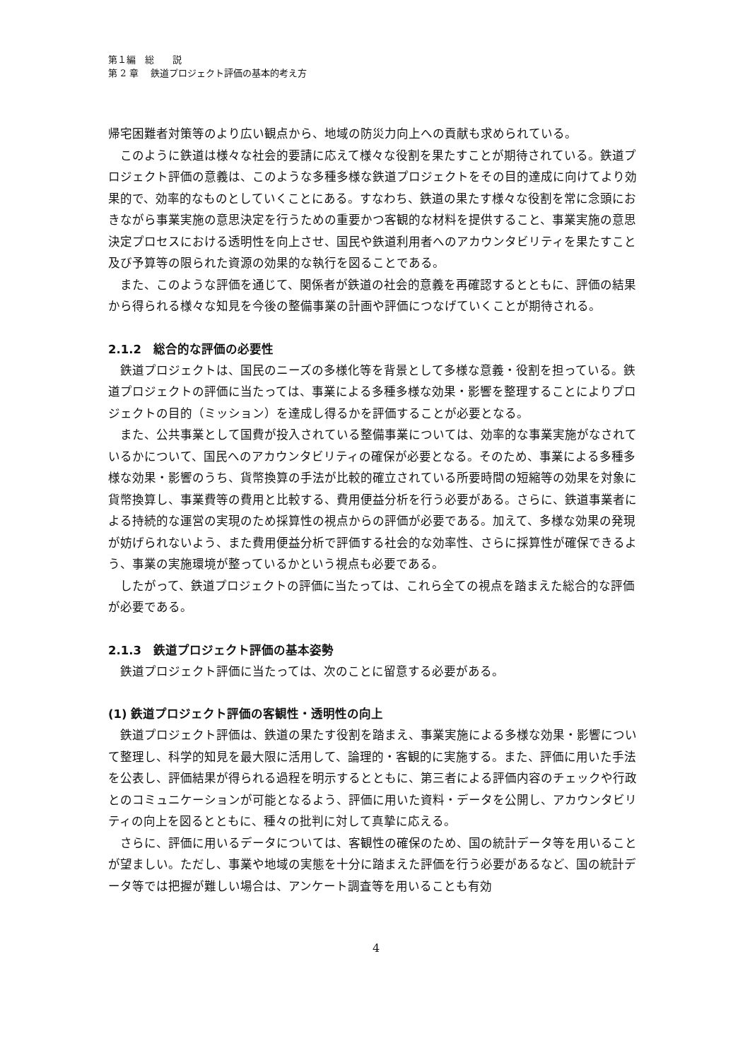第１編　総　　説
第 2 章　 鉄道プロジェクト評価の基本的考え方
帰宅困難者対策等のより広い観点から、地域の防災力向上への貢献も求められている。
このように鉄道は様々な社会的要請に応えて様々な役割を果たすことが期待されている。鉄道プロジェクト評価の意義は、このような多種多様な鉄道プロジェクトをその目的達成に向けてより効果的で、効率的なものとしていくことにある。すなわち、鉄道の果たす様々な役割を常に念頭におきながら事業実施の意思決定を行うための重要かつ客観的な材料を提供すること、事業実施の意思決定プロセスにおける透明性を向上させ、国民や鉄道利用者へのアカウンタビリティを果たすこと及び予算等の限られた資源の効果的な執行を図ることである。
また、このような評価を通じて、関係者が鉄道の社会的意義を再確認するとともに、評価の結果から得られる様々な知見を今後の整備事業の計画や評価につなげていくことが期待される。
2.1.2　総合的な評価の必要性
鉄道プロジェクトは、国民のニーズの多様化等を背景として多様な意義・役割を担っている。鉄道プロジェクトの評価に当たっては、事業による多種多様な効果・影響を整理することによりプロジェクトの目的（ミッション）を達成し得るかを評価することが必要となる。
また、公共事業として国費が投入されている整備事業については、効率的な事業実施がなされているかについて、国民へのアカウンタビリティの確保が必要となる。そのため、事業による多種多様な効果・影響のうち、貨幣換算の手法が比較的確立されている所要時間の短縮等の効果を対象に貨幣換算し、事業費等の費用と比較する、費用便益分析を行う必要がある。さらに、鉄道事業者による持続的な運営の実現のため採算性の視点からの評価が必要である。加えて、多様な効果の発現が妨げられないよう、また費用便益分析で評価する社会的な効率性、さらに採算性が確保できるよう、事業の実施環境が整っているかという視点も必要である。
したがって、鉄道プロジェクトの評価に当たっては、これら全ての視点を踏まえた総合的な評価が必要である。
2.1.3　鉄道プロジェクト評価の基本姿勢
鉄道プロジェクト評価に当たっては、次のことに留意する必要がある。
(1) 鉄道プロジェクト評価の客観性・透明性の向上
鉄道プロジェクト評価は、鉄道の果たす役割を踏まえ、事業実施による多様な効果・影響について整理し、科学的知見を最大限に活用して、論理的・客観的に実施する。また、評価に用いた手法を公表し、評価結果が得られる過程を明示するとともに、第三者による評価内容のチェックや行政とのコミュニケーションが可能となるよう、評価に用いた資料・データを公開し、アカウンタビリティの向上を図るとともに、種々の批判に対して真摯に応える。
さらに、評価に用いるデータについては、客観性の確保のため、国の統計データ等を用いることが望ましい。ただし、事業や地域の実態を十分に踏まえた評価を行う必要があるなど、国の統計データ等では把握が難しい場合は、アンケート調査等を用いることも有効
4